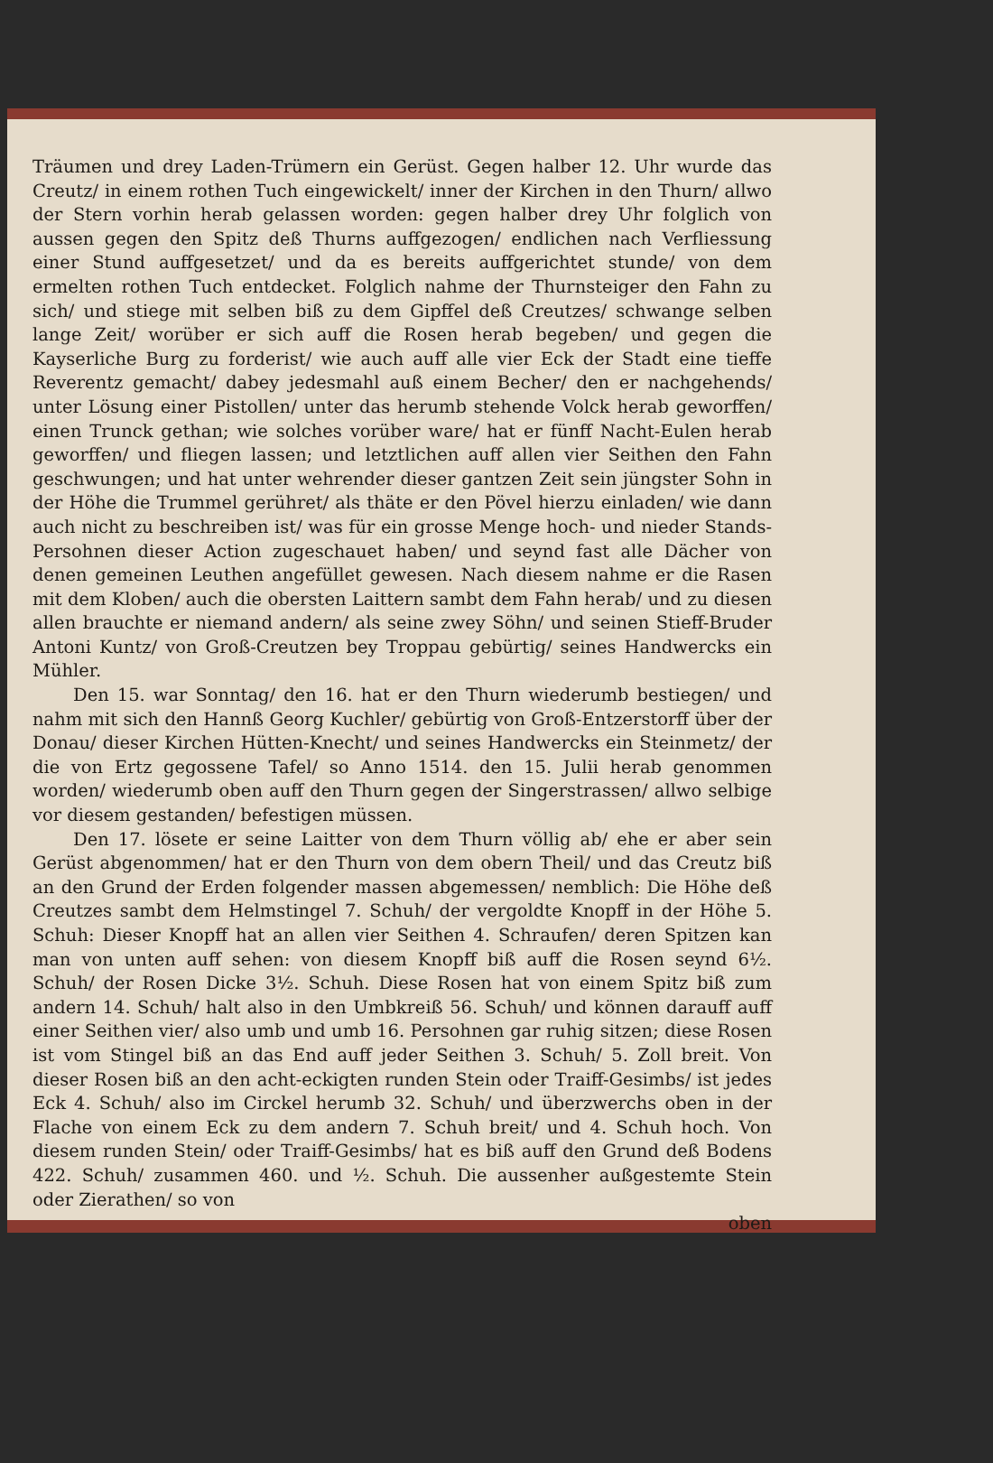Träumen und drey Laden-Trümern ein Gerüst. Gegen halber 12. Uhr wurde das Creutz/ in einem rothen Tuch eingewickelt/ inner der Kirchen in den Thurn/ allwo der Stern vorhin herab gelassen worden: gegen halber drey Uhr folglich von aussen gegen den Spitz deß Thurns auffgezogen/ endlichen nach Verfliessung einer Stund auffgesetzet/ und da es bereits auffgerichtet stunde/ von dem ermelten rothen Tuch entdecket. Folglich nahme der Thurnsteiger den Fahn zu sich/ und stiege mit selben biß zu dem Gipffel deß Creutzes/ schwange selben lange Zeit/ worüber er sich auff die Rosen herab begeben/ und gegen die Kayserliche Burg zu forderist/ wie auch auff alle vier Eck der Stadt eine tieffe Reverentz gemacht/ dabey jedesmahl auß einem Becher/ den er nachgehends/ unter Lösung einer Pistollen/ unter das herumb stehende Volck herab geworffen/ einen Trunck gethan; wie solches vorüber ware/ hat er fünff Nacht-Eulen herab geworffen/ und fliegen lassen; und letztlichen auff allen vier Seithen den Fahn geschwungen; und hat unter wehrender dieser gantzen Zeit sein jüngster Sohn in der Höhe die Trummel gerühret/ als thäte er den Pövel hierzu einladen/ wie dann auch nicht zu beschreiben ist/ was für ein grosse Menge hoch- und nieder Stands-Persohnen dieser Action zugeschauet haben/ und seynd fast alle Dächer von denen gemeinen Leuthen angefüllet gewesen. Nach diesem nahme er die Rasen mit dem Kloben/ auch die obersten Laittern sambt dem Fahn herab/ und zu diesen allen brauchte er niemand andern/ als seine zwey Söhn/ und seinen Stieff-Bruder Antoni Kuntz/ von Groß-Creutzen bey Troppau gebürtig/ seines Handwercks ein Mühler.
Den 15. war Sonntag/ den 16. hat er den Thurn wiederumb bestiegen/ und nahm mit sich den Hannß Georg Kuchler/ gebürtig von Groß-Entzerstorff über der Donau/ dieser Kirchen Hütten-Knecht/ und seines Handwercks ein Steinmetz/ der die von Ertz gegossene Tafel/ so Anno 1514. den 15. Julii herab genommen worden/ wiederumb oben auff den Thurn gegen der Singerstrassen/ allwo selbige vor diesem gestanden/ befestigen müssen.
Den 17. lösete er seine Laitter von dem Thurn völlig ab/ ehe er aber sein Gerüst abgenommen/ hat er den Thurn von dem obern Theil/ und das Creutz biß an den Grund der Erden folgender massen abgemessen/ nemblich: Die Höhe deß Creutzes sambt dem Helmstingel 7. Schuh/ der vergoldte Knopff in der Höhe 5. Schuh: Dieser Knopff hat an allen vier Seithen 4. Schraufen/ deren Spitzen kan man von unten auff sehen: von diesem Knopff biß auff die Rosen seynd 6½. Schuh/ der Rosen Dicke 3½. Schuh. Diese Rosen hat von einem Spitz biß zum andern 14. Schuh/ halt also in den Umbkreiß 56. Schuh/ und können darauff auff einer Seithen vier/ also umb und umb 16. Persohnen gar ruhig sitzen; diese Rosen ist vom Stingel biß an das End auff jeder Seithen 3. Schuh/ 5. Zoll breit. Von dieser Rosen biß an den acht-eckigten runden Stein oder Traiff-Gesimbs/ ist jedes Eck 4. Schuh/ also im Circkel herumb 32. Schuh/ und überzwerchs oben in der Flache von einem Eck zu dem andern 7. Schuh breit/ und 4. Schuh hoch. Von diesem runden Stein/ oder Traiff-Gesimbs/ hat es biß auff den Grund deß Bodens 422. Schuh/ zusammen 460. und ½. Schuh. Die aussenher außgestemte Stein oder Zierathen/ so von
oben